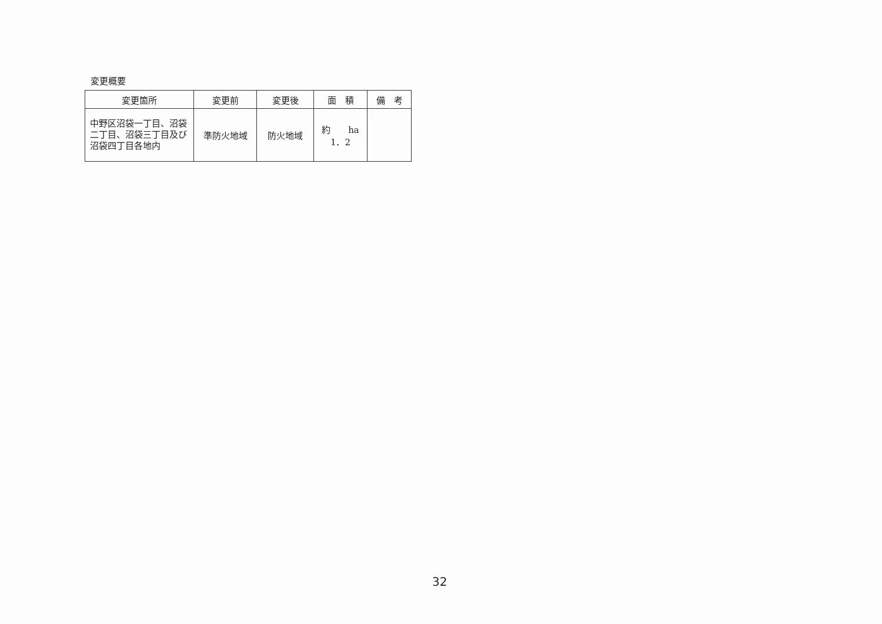変更概要
| 変更箇所 | 変更前 | 変更後 | 面 積 | 備 考 |
| --- | --- | --- | --- | --- |
| 中野区沼袋一丁目、沼袋二丁目、沼袋三丁目及び沼袋四丁目各地内 | 準防火地域 | 防火地域 | 約 ha 1．2 | |
32